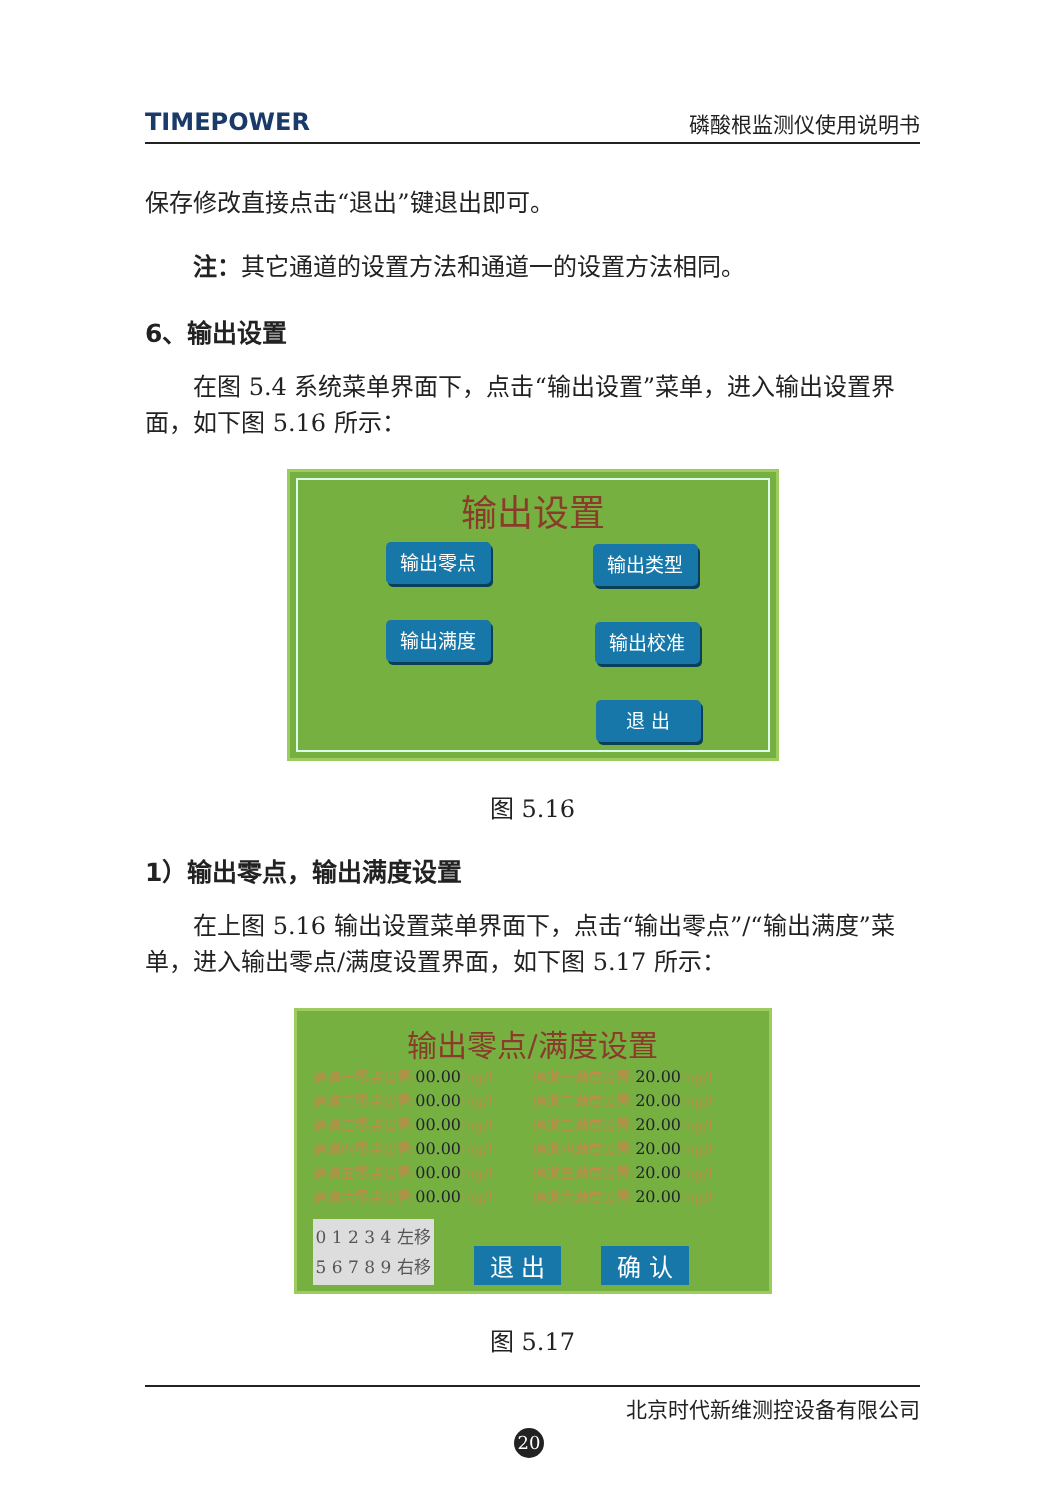TIMEPOWER 磷酸根监测仪使用说明书
保存修改直接点击“退出”键退出即可。
注：其它通道的设置方法和通道一的设置方法相同。
6、输出设置
在图 5.4 系统菜单界面下，点击“输出设置”菜单，进入输出设置界面，如下图 5.16 所示：
输出设置
输出零点 输出类型
输出满度 输出校准
退 出
图 5.16
1）输出零点，输出满度设置
在上图 5.16 输出设置菜单界面下，点击“输出零点”/“输出满度”菜单，进入输出零点/满度设置界面，如下图 5.17 所示：
输出零点/满度设置
通道一零点设置: 00.00 mg/l
通道二零点设置: 00.00 mg/l
通道三零点设置: 00.00 mg/l
通道四零点设置: 00.00 mg/l
通道五零点设置: 00.00 mg/l
通道六零点设置: 00.00 mg/l
通道一满度设置: 20.00 mg/l
通道二满度设置: 20.00 mg/l
通道三满度设置: 20.00 mg/l
通道四满度设置: 20.00 mg/l
通道五满度设置: 20.00 mg/l
通道六满度设置: 20.00 mg/l
0 1 2 3 4 左移
5 6 7 8 9 右移
退 出 确 认
图 5.17
北京时代新维测控设备有限公司
20